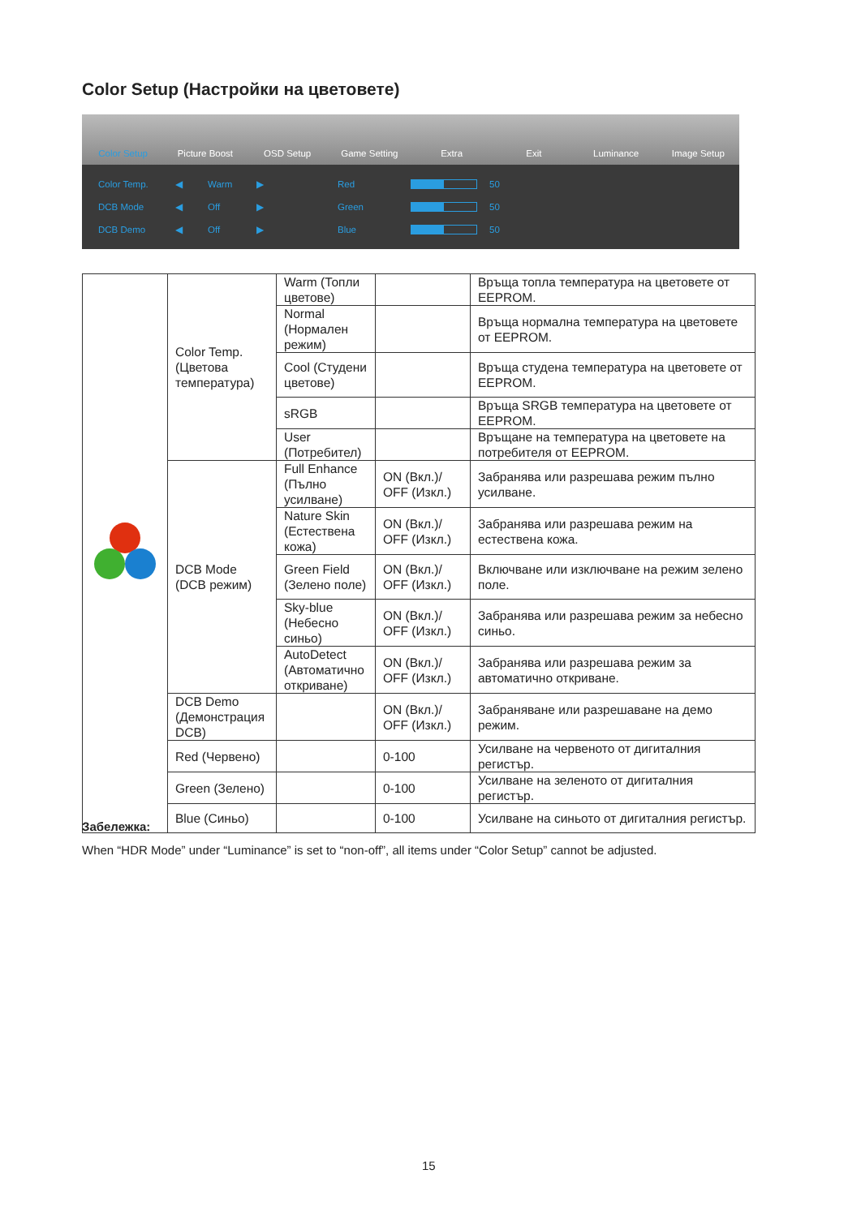Color Setup (Настройки на цветовете)
Color Setup Picture Boost OSD Setup Game Setting Extra Exit Luminance Image Setup
Color Temp. ◀ Warm ▶ Red 50
DCB Mode ◀ Off ▶ Green 50
DCB Demo ◀ Off ▶ Blue 50
| | Color Temp. (Цветова температура) | Warm (Топли цветове) | | Връща топла температура на цветовете от EEPROM. |
| | | Normal (Нормален режим) | | Връща нормална температура на цветовете от EEPROM. |
| | | Cool (Студени цветове) | | Връща студена температура на цветовете от EEPROM. |
| | | sRGB | | Връща SRGB температура на цветовете от EEPROM. |
| | | User (Потребител) | | Връщане на температура на цветовете на потребителя от EEPROM. |
| | DCB Mode (DCB режим) | Full Enhance (Пълно усилване) | ON (Вкл.)/ OFF (Изкл.) | Забранява или разрешава режим пълно усилване. |
| | | Nature Skin (Естествена кожа) | ON (Вкл.)/ OFF (Изкл.) | Забранява или разрешава режим на естествена кожа. |
| | | Green Field (Зелено поле) | ON (Вкл.)/ OFF (Изкл.) | Включване или изключване на режим зелено поле. |
| | | Sky-blue (Небесно синьо) | ON (Вкл.)/ OFF (Изкл.) | Забранява или разрешава режим за небесно синьо. |
| | | AutoDetect (Автоматично откриване) | ON (Вкл.)/ OFF (Изкл.) | Забранява или разрешава режим за автоматично откриване. |
| | DCB Demo (Демонстрация DCB) | | ON (Вкл.)/ OFF (Изкл.) | Забраняване или разрешаване на демо режим. |
| | Red (Червено) | | 0-100 | Усилване на червеното от дигиталния регистър. |
| | Green (Зелено) | | 0-100 | Усилване на зеленото от дигиталния регистър. |
| | Blue (Синьо) | | 0-100 | Усилване на синьото от дигиталния регистър. |
Забележка:
When “HDR Mode” under “Luminance” is set to “non-off”, all items under “Color Setup” cannot be adjusted.
15